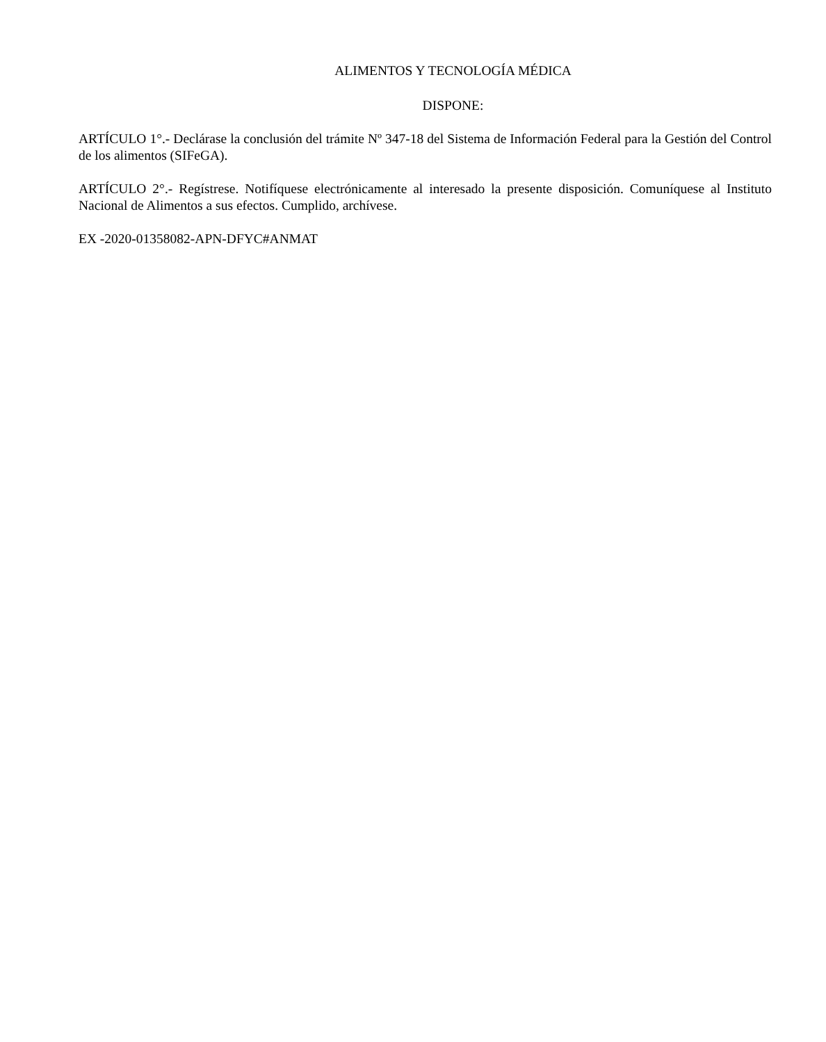ALIMENTOS Y TECNOLOGÍA MÉDICA
DISPONE:
ARTÍCULO 1°.- Declárase la conclusión del trámite Nº 347-18 del Sistema de Información Federal para la Gestión del Control de los alimentos (SIFeGA).
ARTÍCULO 2°.- Regístrese. Notifíquese electrónicamente al interesado la presente disposición. Comuníquese al Instituto Nacional de Alimentos a sus efectos. Cumplido, archívese.
EX -2020-01358082-APN-DFYC#ANMAT